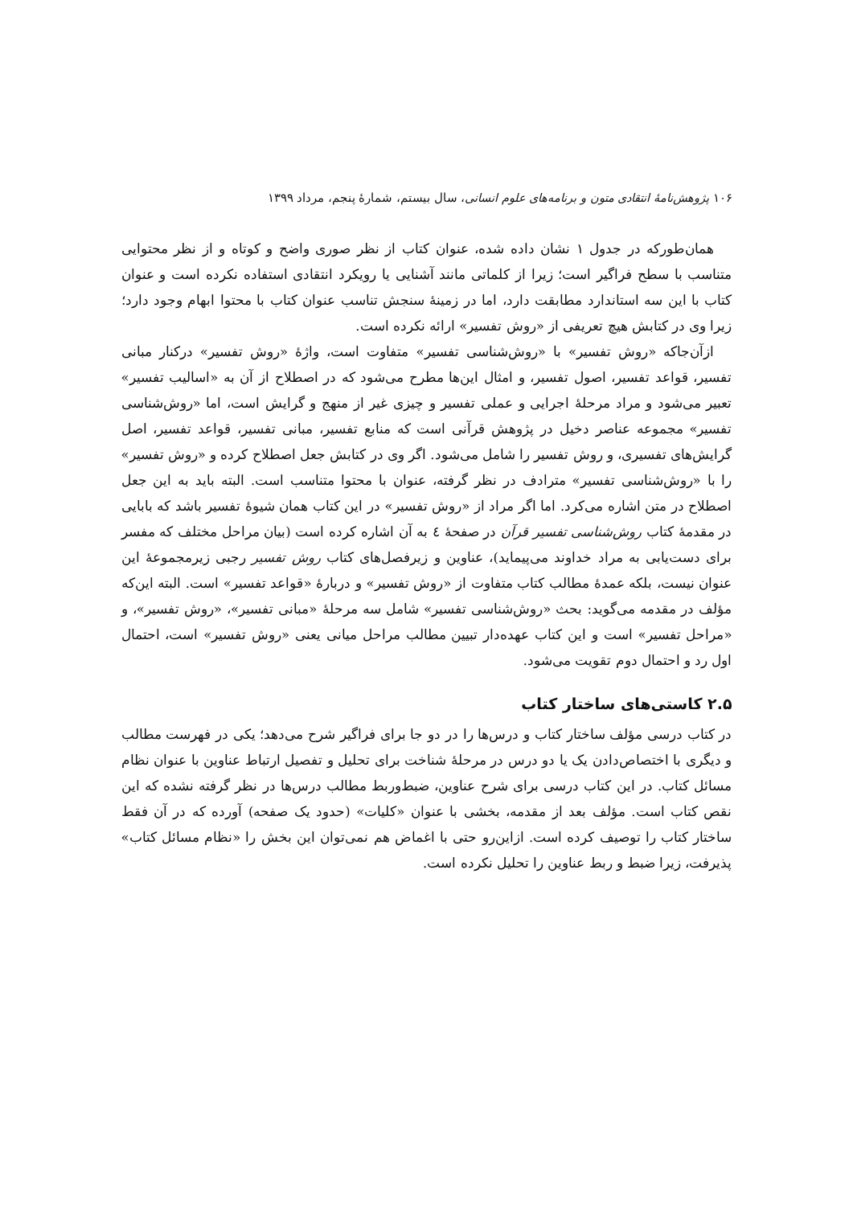۱۰۶ پژوهش‌نامهٔ انتقادی متون و برنامه‌های علوم انسانی، سال بیستم، شمارهٔ پنجم، مرداد ۱۳۹۹
همان‌طورکه در جدول ۱ نشان داده شده، عنوان کتاب از نظر صوری واضح و کوتاه و از نظر محتوایی متناسب با سطح فراگیر است؛ زیرا از کلماتی مانند آشنایی یا رویکرد انتقادی استفاده نکرده است و عنوان کتاب با این سه استاندارد مطابقت دارد، اما در زمینهٔ سنجش تناسب عنوان کتاب با محتوا ابهام وجود دارد؛ زیرا وی در کتابش هیچ تعریفی از «روش تفسیر» ارائه نکرده است.
ازآن‌جاکه «روش تفسیر» با «روش‌شناسی تفسیر» متفاوت است، واژهٔ «روش تفسیر» درکنار مبانی تفسیر، قواعد تفسیر، اصول تفسیر، و امثال این‌ها مطرح می‌شود که در اصطلاح از آن به «اسالیب تفسیر» تعبیر می‌شود و مراد مرحلهٔ اجرایی و عملی تفسیر و چیزی غیر از منهج و گرایش است، اما «روش‌شناسی تفسیر» مجموعه عناصر دخیل در پژوهش قرآنی است که منابع تفسیر، مبانی تفسیر، قواعد تفسیر، اصل گرایش‌های تفسیری، و روش تفسیر را شامل می‌شود. اگر وی در کتابش جعل اصطلاح کرده و «روش تفسیر» را با «روش‌شناسی تفسیر» مترادف در نظر گرفته، عنوان با محتوا متناسب است. البته باید به این جعل اصطلاح در متن اشاره می‌کرد. اما اگر مراد از «روش تفسیر» در این کتاب همان شیوهٔ تفسیر باشد که بابایی در مقدمهٔ کتاب روش‌شناسی تفسیر قرآن در صفحهٔ ٤ به آن اشاره کرده است (بیان مراحل مختلف که مفسر برای دست‌یابی به مراد خداوند می‌پیماید)، عناوین و زیرفصل‌های کتاب روش تفسیر رجبی زیرمجموعهٔ این عنوان نیست، بلکه عمدهٔ مطالب کتاب متفاوت از «روش تفسیر» و دربارهٔ «قواعد تفسیر» است. البته این‌که مؤلف در مقدمه می‌گوید: بحث «روش‌شناسی تفسیر» شامل سه مرحلهٔ «مبانی تفسیر»، «روش تفسیر»، و «مراحل تفسیر» است و این کتاب عهده‌دار تبیین مطالب مراحل میانی یعنی «روش تفسیر» است، احتمال اول رد و احتمال دوم تقویت می‌شود.
۲.۵ کاستی‌های ساختار کتاب
در کتاب درسی مؤلف ساختار کتاب و درس‌ها را در دو جا برای فراگیر شرح می‌دهد؛ یکی در فهرست مطالب و دیگری با اختصاص‌دادن یک یا دو درس در مرحلهٔ شناخت برای تحلیل و تفصیل ارتباط عناوین با عنوان نظام مسائل کتاب. در این کتاب درسی برای شرح عناوین، ضبط‌وربط مطالب درس‌ها در نظر گرفته نشده که این نقص کتاب است. مؤلف بعد از مقدمه، بخشی با عنوان «کلیات» (حدود یک صفحه) آورده که در آن فقط ساختار کتاب را توصیف کرده است. ازاین‌رو حتی با اغماض هم نمی‌توان این بخش را «نظام مسائل کتاب» پذیرفت، زیرا ضبط و ربط عناوین را تحلیل نکرده است.